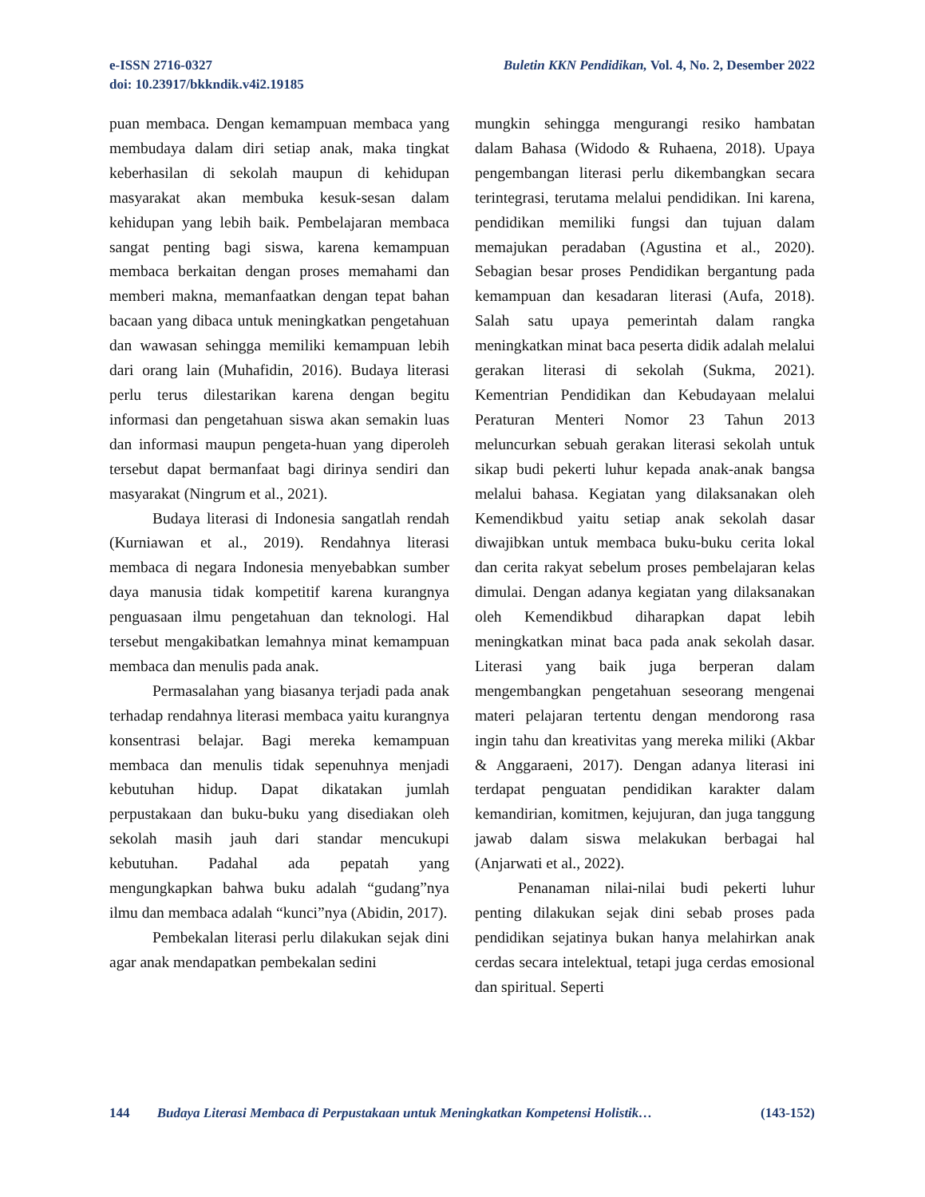Buletin KKN Pendidikan, Vol. 4, No. 2, Desember 2022 e-ISSN 2716-0327
doi: 10.23917/bkkndik.v4i2.19185
puan membaca. Dengan kemampuan membaca yang membudaya dalam diri setiap anak, maka tingkat keberhasilan di sekolah maupun di kehidupan masyarakat akan membuka kesuk-sesan dalam kehidupan yang lebih baik. Pembelajaran membaca sangat penting bagi siswa, karena kemampuan membaca berkaitan dengan proses memahami dan memberi makna, memanfaatkan dengan tepat bahan bacaan yang dibaca untuk meningkatkan pengetahuan dan wawasan sehingga memiliki kemampuan lebih dari orang lain (Muhafidin, 2016). Budaya literasi perlu terus dilestarikan karena dengan begitu informasi dan pengetahuan siswa akan semakin luas dan informasi maupun pengeta-huan yang diperoleh tersebut dapat bermanfaat bagi dirinya sendiri dan masyarakat (Ningrum et al., 2021).
Budaya literasi di Indonesia sangatlah rendah (Kurniawan et al., 2019). Rendahnya literasi membaca di negara Indonesia menyebabkan sumber daya manusia tidak kompetitif karena kurangnya penguasaan ilmu pengetahuan dan teknologi. Hal tersebut mengakibatkan lemahnya minat kemampuan membaca dan menulis pada anak.
Permasalahan yang biasanya terjadi pada anak terhadap rendahnya literasi membaca yaitu kurangnya konsentrasi belajar. Bagi mereka kemampuan membaca dan menulis tidak sepenuhnya menjadi kebutuhan hidup. Dapat dikatakan jumlah perpustakaan dan buku-buku yang disediakan oleh sekolah masih jauh dari standar mencukupi kebutuhan. Padahal ada pepatah yang mengungkapkan bahwa buku adalah “gudang”nya ilmu dan membaca adalah “kunci”nya (Abidin, 2017).
Pembekalan literasi perlu dilakukan sejak dini agar anak mendapatkan pembekalan sedini
mungkin sehingga mengurangi resiko hambatan dalam Bahasa (Widodo & Ruhaena, 2018). Upaya pengembangan literasi perlu dikembangkan secara terintegrasi, terutama melalui pendidikan. Ini karena, pendidikan memiliki fungsi dan tujuan dalam memajukan peradaban (Agustina et al., 2020). Sebagian besar proses Pendidikan bergantung pada kemampuan dan kesadaran literasi (Aufa, 2018). Salah satu upaya pemerintah dalam rangka meningkatkan minat baca peserta didik adalah melalui gerakan literasi di sekolah (Sukma, 2021). Kementrian Pendidikan dan Kebudayaan melalui Peraturan Menteri Nomor 23 Tahun 2013 meluncurkan sebuah gerakan literasi sekolah untuk sikap budi pekerti luhur kepada anak-anak bangsa melalui bahasa. Kegiatan yang dilaksanakan oleh Kemendikbud yaitu setiap anak sekolah dasar diwajibkan untuk membaca buku-buku cerita lokal dan cerita rakyat sebelum proses pembelajaran kelas dimulai. Dengan adanya kegiatan yang dilaksanakan oleh Kemendikbud diharapkan dapat lebih meningkatkan minat baca pada anak sekolah dasar. Literasi yang baik juga berperan dalam mengembangkan pengetahuan seseorang mengenai materi pelajaran tertentu dengan mendorong rasa ingin tahu dan kreativitas yang mereka miliki (Akbar & Anggaraeni, 2017). Dengan adanya literasi ini terdapat penguatan pendidikan karakter dalam kemandirian, komitmen, kejujuran, dan juga tanggung jawab dalam siswa melakukan berbagai hal (Anjarwati et al., 2022).
Penanaman nilai-nilai budi pekerti luhur penting dilakukan sejak dini sebab proses pada pendidikan sejatinya bukan hanya melahirkan anak cerdas secara intelektual, tetapi juga cerdas emosional dan spiritual. Seperti
(143-152) 144 Budaya Literasi Membaca di Perpustakaan untuk Meningkatkan Kompetensi Holistik…